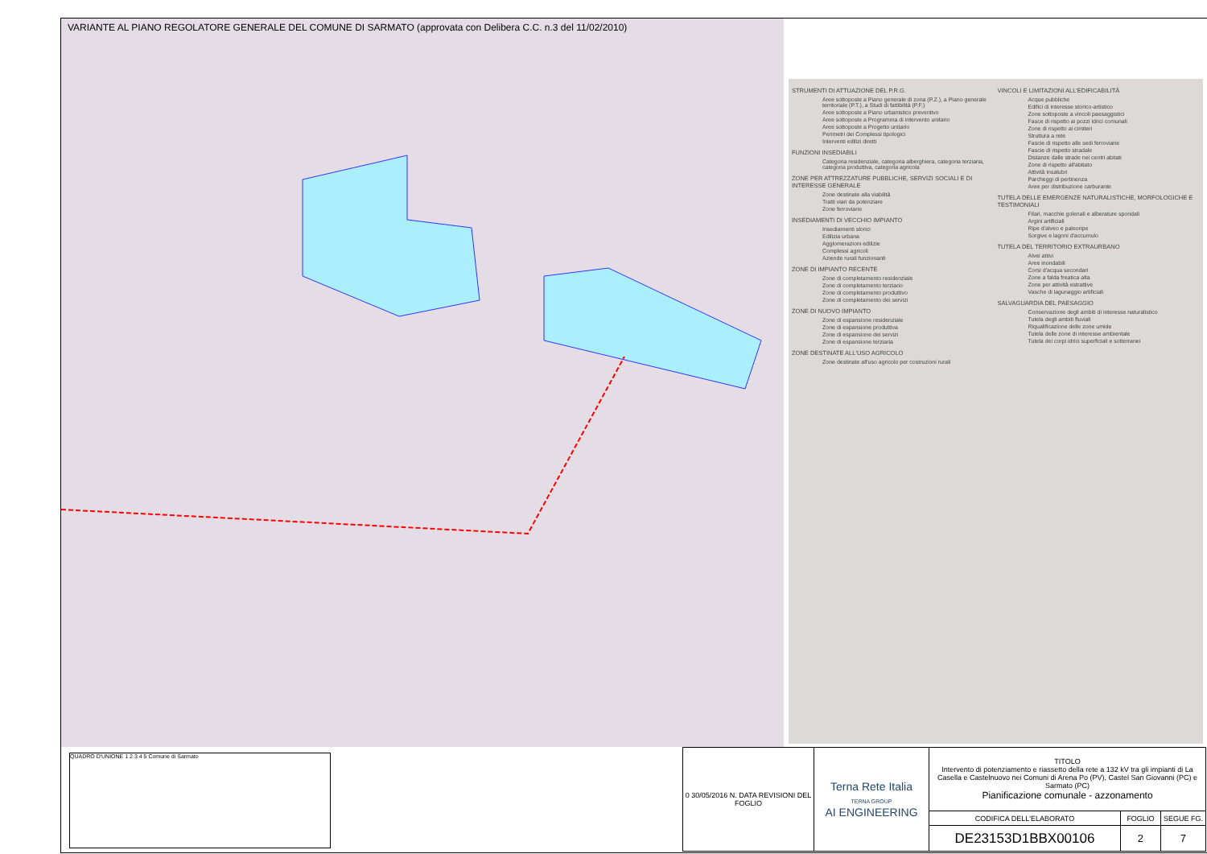VARIANTE AL PIANO REGOLATORE GENERALE DEL COMUNE DI SARMATO (approvata con Delibera C.C. n.3 del 11/02/2010)
STRUMENTI DI ATTUAZIONE DEL P.R.G.
Aree sottoposte a Piano generale di zona (P.Z.), a Piano generale territoriale (P.T.), a Studi di fattibilità (P.F.)
Aree sottoposte a Piano urbanistico preventivo
Aree sottoposte a Programma di intervento unitario
Aree sottoposte a Progetto unitario
Perimetri dei Complessi tipologici
Interventi edilizi diretti
FUNZIONI INSEDIABILI
Categoria residenziale, categoria alberghiera, categoria terziaria, categoria produttiva, categoria agricola
ZONE PER ATTREZZATURE PUBBLICHE, SERVIZI SOCIALI E DI INTERESSE GENERALE
Zone destinate alla viabilità
Tratti viari da potenziare
Zone ferroviarie
INSEDIAMENTI DI VECCHIO IMPIANTO
Insediamenti storici
Edilizia urbana
Agglomerazioni edilizie
Complessi agricoli
Aziende rurali funzionanti
ZONE DI IMPIANTO RECENTE
Zone di completamento residenziale
Zone di completamento terziario
Zone di completamento produttivo
Zone di completamento dei servizi
ZONE DI NUOVO IMPIANTO
Zone di espansione residenziale
Zone di espansione produttiva
Zone di espansione dei servizi
Zone di espansione terziaria
ZONE DESTINATE ALL'USO AGRICOLO
Zone destinate all'uso agricolo per costruzioni rurali
VINCOLI E LIMITAZIONI ALL'EDIFICABILITÀ
Acque pubbliche
Edifici di interesse storico-artistico
Zone sottoposte a vincoli paesaggistici
Fasce di rispetto ai pozzi idrici comunali
Zone di rispetto ai cimiteri
Struttura a rete
Fascie di rispetto alle sedi ferroviarie
Fascie di rispetto stradale
Distanze dalle strade nei centri abitati
Zone di rispetto all'abitato
Attività insalubri
Parcheggi di pertinenza
Aree per distribuzione carburante
TUTELA DELLE EMERGENZE NATURALISTICHE, MORFOLOGICHE E TESTIMONIALI
Filari, macchie golenali e alberature spondali
Argini artificiali
Ripe d'alveo e paleoripe
Sorgive e lagoni d'accumulo
TUTELA DEL TERRITORIO EXTRAURBANO
Alvei attivi
Aree inondabili
Corsi d'acqua secondari
Zone a falda freatica alta
Zone per attività estrattive
Vasche di lagunaggio artificiali
SALVAGUARDIA DEL PAESAGGIO
Conservazione degli ambiti di interesse naturalistico
Tutela degli ambiti fluviali
Riqualificazione delle zone umide
Tutela delle zone di interesse ambientale
Tutela dei corpi idrici superficiali e sotterranei
QUADRO D'UNIONE 1 2 3 4 5 Comune di Sarmato
| 0 30/05/2016 N. DATA REVISIONI DEL FOGLIO | Terna Rete Italia TERNA GROUP AI ENGINEERING | TITOLO Intervento di potenziamento e riassetto della rete a 132 kV tra gli impianti di La Casella e Castelnuovo nei Comuni di Arena Po (PV), Castel San Giovanni (PC) e Sarmato (PC) Pianificazione comunale - azzonamento | | |
| | | CODIFICA DELL'ELABORATO | FOGLIO | SEGUE FG. |
| | | DE23153D1BBX00106 | 2 | 7 |